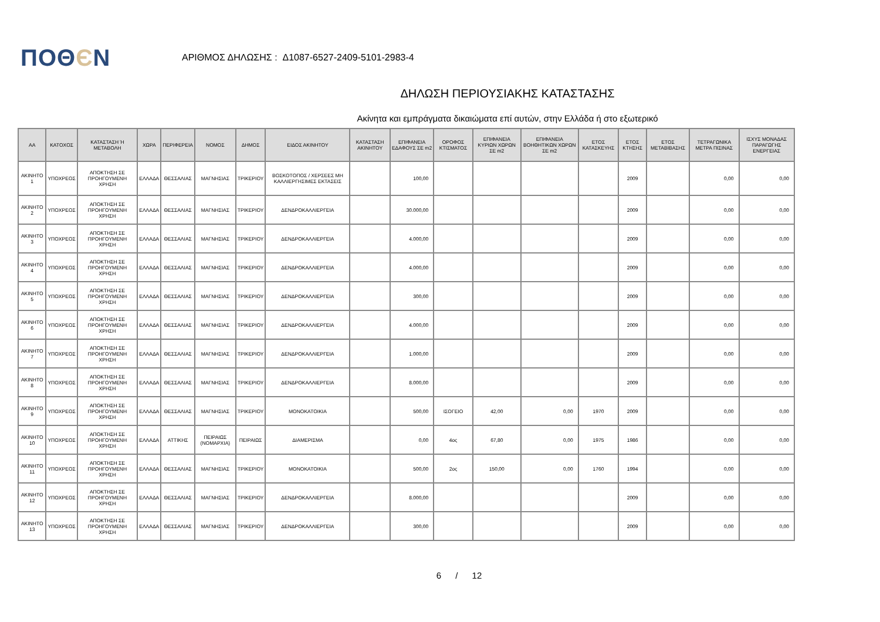ΠΟΘЄΝ
ΑΡΙΘΜΟΣ ΔΗΛΩΣΗΣ : Δ1087-6527-2409-5101-2983-4
ΔΗΛΩΣΗ ΠΕΡΙΟΥΣΙΑΚΗΣ ΚΑΤΑΣΤΑΣΗΣ
Ακίνητα και εμπράγματα δικαιώματα επί αυτών, στην Ελλάδα ή στο εξωτερικό
| ΑΑ | ΚΑΤΟΧΟΣ | ΚΑΤΑΣΤΑΣΗ Ή ΜΕΤΑΒΟΛΗ | ΧΩΡΑ | ΠΕΡΙΦΕΡΕΙΑ | ΝΟΜΟΣ | ΔΗΜΟΣ | ΕΙΔΟΣ ΑΚΙΝΗΤΟΥ | ΚΑΤΑΣΤΑΣΗ ΑΚΙΝΗΤΟΥ | ΕΠΙΦΑΝΕΙΑ ΕΔΑΦΟΥΣ ΣΕ m2 | ΟΡΟΦΟΣ ΚΤΙΣΜΑΤΟΣ | ΕΠΙΦΑΝΕΙΑ ΚΥΡΙΩΝ ΧΩΡΩΝ ΣΕ m2 | ΕΠΙΦΑΝΕΙΑ ΒΟΗΘΗΤΙΚΩΝ ΧΩΡΩΝ ΣΕ m2 | ΕΤΟΣ ΚΑΤΑΣΚΕΥΗΣ | ΕΤΟΣ ΚΤΗΣΗΣ | ΕΤΟΣ ΜΕΤΑΒΙΒΑΣΗΣ | ΤΕΤΡΑΓΩΝΙΚΑ ΜΕΤΡΑ ΠΙΣΙΝΑΣ | ΙΣΧΥΣ ΜΟΝΑΔΑΣ ΠΑΡΑΓΩΓΗΣ ΕΝΕΡΓΕΙΑΣ |
| --- | --- | --- | --- | --- | --- | --- | --- | --- | --- | --- | --- | --- | --- | --- | --- | --- | --- |
| ΑΚΙΝΗΤΟ 1 | ΥΠΟΧΡΕΟΣ | ΑΠΟΚΤΗΣΗ ΣΕ ΠΡΟΗΓΟΥΜΕΝΗ ΧΡΗΣΗ | ΕΛΛΑΔΑ | ΘΕΣΣΑΛΙΑΣ | ΜΑΓΝΗΣΙΑΣ | ΤΡΙΚΕΡΙΟΥ | ΒΟΣΚΟΤΟΠΟΣ / ΧΕΡΣΕΕΣ ΜΗ ΚΑΛΛΙΕΡΓΗΣΙΜΕΣ ΕΚΤΑΣΕΙΣ | | 100,00 | | | | | 2009 | | 0,00 | 0,00 |
| ΑΚΙΝΗΤΟ 2 | ΥΠΟΧΡΕΟΣ | ΑΠΟΚΤΗΣΗ ΣΕ ΠΡΟΗΓΟΥΜΕΝΗ ΧΡΗΣΗ | ΕΛΛΑΔΑ | ΘΕΣΣΑΛΙΑΣ | ΜΑΓΝΗΣΙΑΣ | ΤΡΙΚΕΡΙΟΥ | ΔΕΝΔΡΟΚΑΛΛΙΕΡΓΕΙΑ | | 30.000,00 | | | | | 2009 | | 0,00 | 0,00 |
| ΑΚΙΝΗΤΟ 3 | ΥΠΟΧΡΕΟΣ | ΑΠΟΚΤΗΣΗ ΣΕ ΠΡΟΗΓΟΥΜΕΝΗ ΧΡΗΣΗ | ΕΛΛΑΔΑ | ΘΕΣΣΑΛΙΑΣ | ΜΑΓΝΗΣΙΑΣ | ΤΡΙΚΕΡΙΟΥ | ΔΕΝΔΡΟΚΑΛΛΙΕΡΓΕΙΑ | | 4.000,00 | | | | | 2009 | | 0,00 | 0,00 |
| ΑΚΙΝΗΤΟ 4 | ΥΠΟΧΡΕΟΣ | ΑΠΟΚΤΗΣΗ ΣΕ ΠΡΟΗΓΟΥΜΕΝΗ ΧΡΗΣΗ | ΕΛΛΑΔΑ | ΘΕΣΣΑΛΙΑΣ | ΜΑΓΝΗΣΙΑΣ | ΤΡΙΚΕΡΙΟΥ | ΔΕΝΔΡΟΚΑΛΛΙΕΡΓΕΙΑ | | 4.000,00 | | | | | 2009 | | 0,00 | 0,00 |
| ΑΚΙΝΗΤΟ 5 | ΥΠΟΧΡΕΟΣ | ΑΠΟΚΤΗΣΗ ΣΕ ΠΡΟΗΓΟΥΜΕΝΗ ΧΡΗΣΗ | ΕΛΛΑΔΑ | ΘΕΣΣΑΛΙΑΣ | ΜΑΓΝΗΣΙΑΣ | ΤΡΙΚΕΡΙΟΥ | ΔΕΝΔΡΟΚΑΛΛΙΕΡΓΕΙΑ | | 300,00 | | | | | 2009 | | 0,00 | 0,00 |
| ΑΚΙΝΗΤΟ 6 | ΥΠΟΧΡΕΟΣ | ΑΠΟΚΤΗΣΗ ΣΕ ΠΡΟΗΓΟΥΜΕΝΗ ΧΡΗΣΗ | ΕΛΛΑΔΑ | ΘΕΣΣΑΛΙΑΣ | ΜΑΓΝΗΣΙΑΣ | ΤΡΙΚΕΡΙΟΥ | ΔΕΝΔΡΟΚΑΛΛΙΕΡΓΕΙΑ | | 4.000,00 | | | | | 2009 | | 0,00 | 0,00 |
| ΑΚΙΝΗΤΟ 7 | ΥΠΟΧΡΕΟΣ | ΑΠΟΚΤΗΣΗ ΣΕ ΠΡΟΗΓΟΥΜΕΝΗ ΧΡΗΣΗ | ΕΛΛΑΔΑ | ΘΕΣΣΑΛΙΑΣ | ΜΑΓΝΗΣΙΑΣ | ΤΡΙΚΕΡΙΟΥ | ΔΕΝΔΡΟΚΑΛΛΙΕΡΓΕΙΑ | | 1.000,00 | | | | | 2009 | | 0,00 | 0,00 |
| ΑΚΙΝΗΤΟ 8 | ΥΠΟΧΡΕΟΣ | ΑΠΟΚΤΗΣΗ ΣΕ ΠΡΟΗΓΟΥΜΕΝΗ ΧΡΗΣΗ | ΕΛΛΑΔΑ | ΘΕΣΣΑΛΙΑΣ | ΜΑΓΝΗΣΙΑΣ | ΤΡΙΚΕΡΙΟΥ | ΔΕΝΔΡΟΚΑΛΛΙΕΡΓΕΙΑ | | 8.000,00 | | | | | 2009 | | 0,00 | 0,00 |
| ΑΚΙΝΗΤΟ 9 | ΥΠΟΧΡΕΟΣ | ΑΠΟΚΤΗΣΗ ΣΕ ΠΡΟΗΓΟΥΜΕΝΗ ΧΡΗΣΗ | ΕΛΛΑΔΑ | ΘΕΣΣΑΛΙΑΣ | ΜΑΓΝΗΣΙΑΣ | ΤΡΙΚΕΡΙΟΥ | ΜΟΝΟΚΑΤΟΙΚΙΑ | | 500,00 | ΙΣΟΓΕΙΟ | 42,00 | 0,00 | 1970 | 2009 | | 0,00 | 0,00 |
| ΑΚΙΝΗΤΟ 10 | ΥΠΟΧΡΕΟΣ | ΑΠΟΚΤΗΣΗ ΣΕ ΠΡΟΗΓΟΥΜΕΝΗ ΧΡΗΣΗ | ΕΛΛΑΔΑ | ΑΤΤΙΚΗΣ | ΠΕΙΡΑΙΩΣ (ΝΟΜΑΡΧΙΑ) | ΠΕΙΡΑΙΩΣ | ΔΙΑΜΕΡΙΣΜΑ | | 0,00 | 4ος | 67,80 | 0,00 | 1975 | 1986 | | 0,00 | 0,00 |
| ΑΚΙΝΗΤΟ 11 | ΥΠΟΧΡΕΟΣ | ΑΠΟΚΤΗΣΗ ΣΕ ΠΡΟΗΓΟΥΜΕΝΗ ΧΡΗΣΗ | ΕΛΛΑΔΑ | ΘΕΣΣΑΛΙΑΣ | ΜΑΓΝΗΣΙΑΣ | ΤΡΙΚΕΡΙΟΥ | ΜΟΝΟΚΑΤΟΙΚΙΑ | | 500,00 | 2ος | 150,00 | 0,00 | 1760 | 1994 | | 0,00 | 0,00 |
| ΑΚΙΝΗΤΟ 12 | ΥΠΟΧΡΕΟΣ | ΑΠΟΚΤΗΣΗ ΣΕ ΠΡΟΗΓΟΥΜΕΝΗ ΧΡΗΣΗ | ΕΛΛΑΔΑ | ΘΕΣΣΑΛΙΑΣ | ΜΑΓΝΗΣΙΑΣ | ΤΡΙΚΕΡΙΟΥ | ΔΕΝΔΡΟΚΑΛΛΙΕΡΓΕΙΑ | | 8.000,00 | | | | | 2009 | | 0,00 | 0,00 |
| ΑΚΙΝΗΤΟ 13 | ΥΠΟΧΡΕΟΣ | ΑΠΟΚΤΗΣΗ ΣΕ ΠΡΟΗΓΟΥΜΕΝΗ ΧΡΗΣΗ | ΕΛΛΑΔΑ | ΘΕΣΣΑΛΙΑΣ | ΜΑΓΝΗΣΙΑΣ | ΤΡΙΚΕΡΙΟΥ | ΔΕΝΔΡΟΚΑΛΛΙΕΡΓΕΙΑ | | 300,00 | | | | | 2009 | | 0,00 | 0,00 |
6 / 12